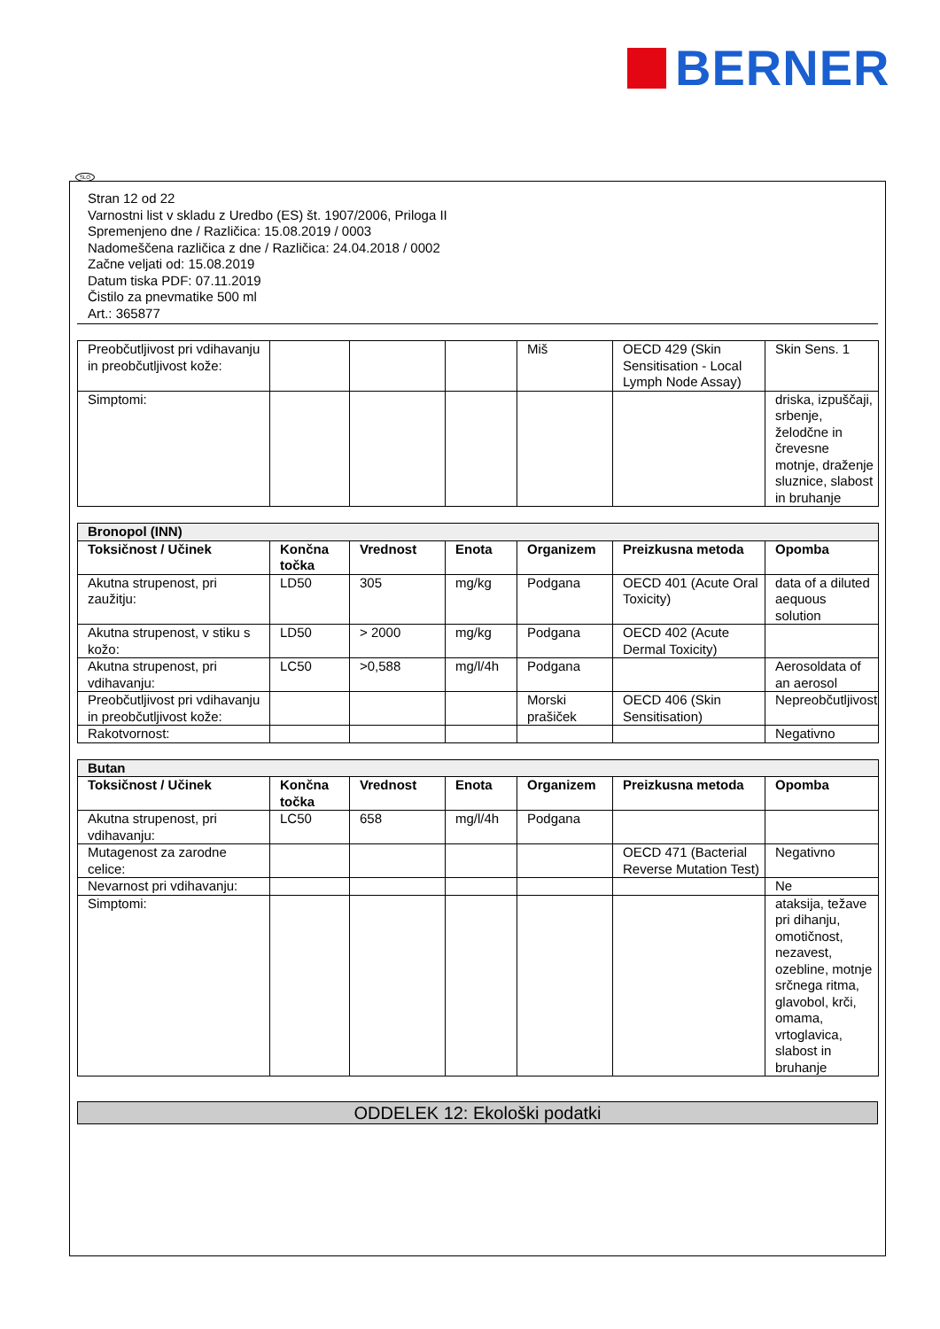BERNER
SLO
Stran 12 od 22
Varnostni list v skladu z Uredbo (ES) št. 1907/2006, Priloga II
Spremenjeno dne / Različica: 15.08.2019 / 0003
Nadomeščena različica z dne / Različica: 24.04.2018 / 0002
Začne veljati od: 15.08.2019
Datum tiska PDF: 07.11.2019
Čistilo za pnevmatike 500 ml
Art.: 365877
| Preobčutljivost pri vdihavanju in preobčutljivost kože: | | | | Miš | OECD 429 (Skin Sensitisation - Local Lymph Node Assay) | Skin Sens. 1 |
| Simptomi: | | | | | | driska, izpuščaji, srbenje, želodčne in črevesne motnje, draženje sluznice, slabost in bruhanje |
| Bronopol (INN) | | | | | | |
| Toksičnost / Učinek | Končna točka | Vrednost | Enota | Organizem | Preizkusna metoda | Opomba |
| Akutna strupenost, pri zaužitju: | LD50 | 305 | mg/kg | Podgana | OECD 401 (Acute Oral Toxicity) | data of a diluted aequous solution |
| Akutna strupenost, v stiku s kožo: | LD50 | > 2000 | mg/kg | Podgana | OECD 402 (Acute Dermal Toxicity) | |
| Akutna strupenost, pri vdihavanju: | LC50 | >0,588 | mg/l/4h | Podgana | | Aerosoldata of an aerosol |
| Preobčutljivost pri vdihavanju in preobčutljivost kože: | | | | Morski prašiček | OECD 406 (Skin Sensitisation) | Nepreobčutljivost |
| Rakotvornost: | | | | | | Negativno |
| Butan | | | | | | |
| Toksičnost / Učinek | Končna točka | Vrednost | Enota | Organizem | Preizkusna metoda | Opomba |
| Akutna strupenost, pri vdihavanju: | LC50 | 658 | mg/l/4h | Podgana | | |
| Mutagenost za zarodne celice: | | | | | OECD 471 (Bacterial Reverse Mutation Test) | Negativno |
| Nevarnost pri vdihavanju: | | | | | | Ne |
| Simptomi: | | | | | | ataksija, težave pri dihanju, omotičnost, nezavest, ozebline, motnje srčnega ritma, glavobol, krči, omama, vrtoglavica, slabost in bruhanje |
ODDELEK 12: Ekološki podatki